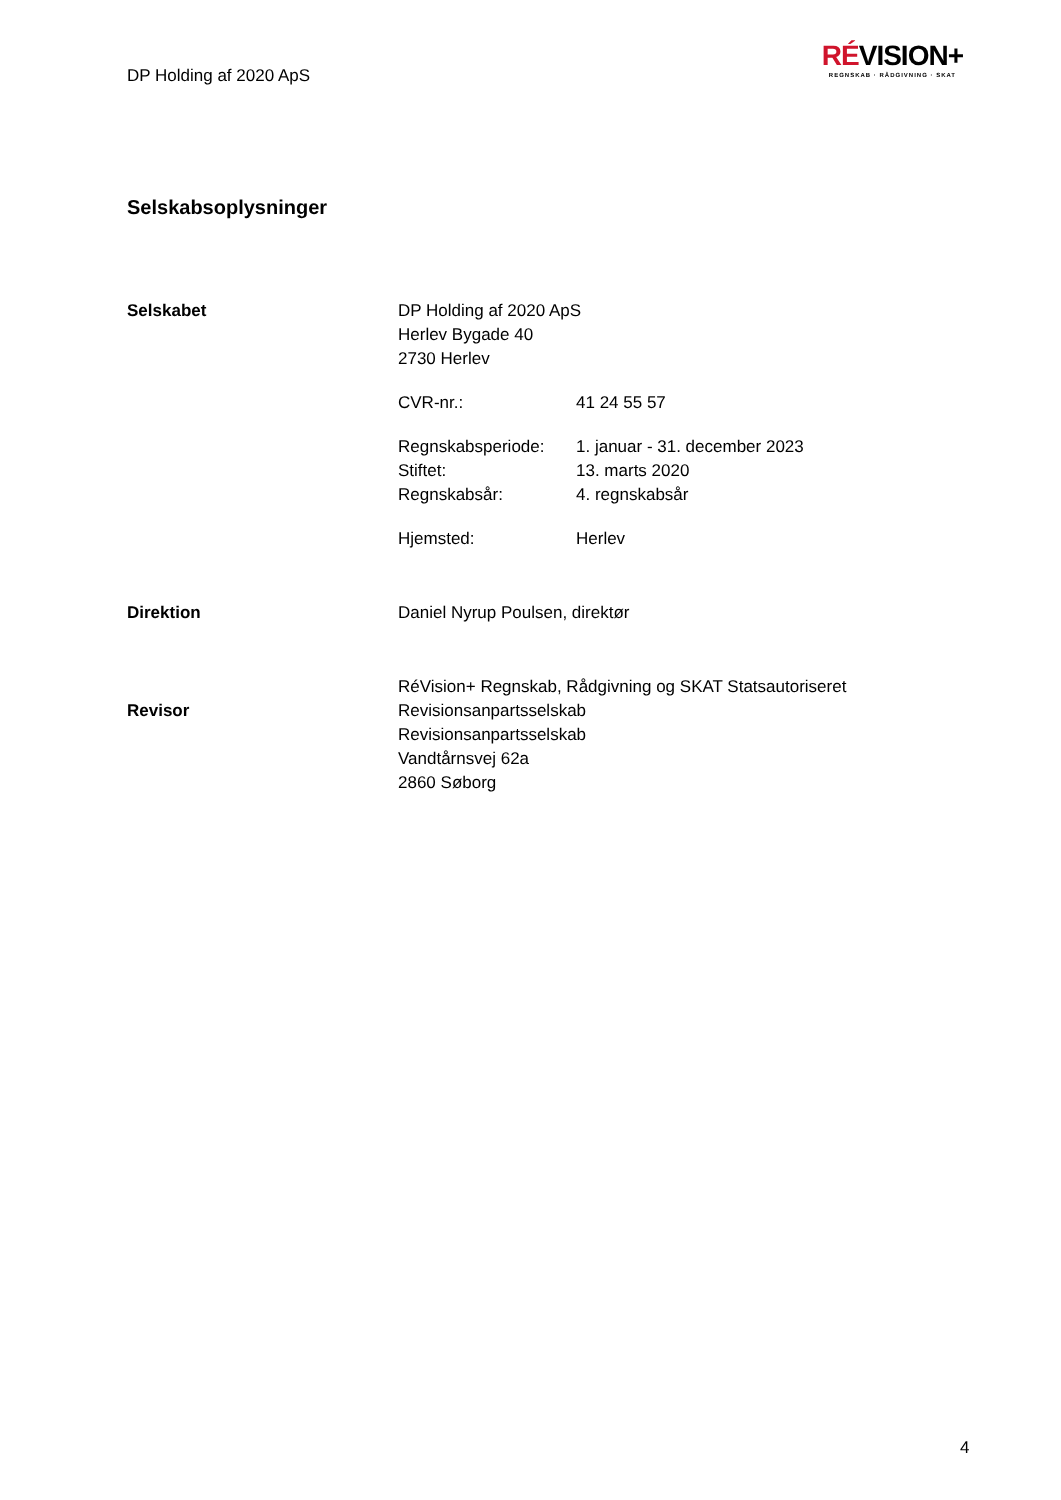DP Holding af 2020 ApS
RÉVISION+
REGNSKAB · RÅDGIVNING · SKAT
Selskabsoplysninger
| Selskabet | DP Holding af 2020 ApS Herlev Bygade 40 2730 Herlev | |
| | CVR-nr.: | 41 24 55 57 |
| | Regnskabsperiode: | 1. januar - 31. december 2023 |
| | Stiftet: | 13. marts 2020 |
| | Regnskabsår: | 4. regnskabsår |
| | Hjemsted: | Herlev |
| Direktion | Daniel Nyrup Poulsen, direktør | |
| Revisor | RéVision+ Regnskab, Rådgivning og SKAT Statsautoriseret Revisionsanpartsselskab Revisionsanpartsselskab Vandtårnsvej 62a 2860 Søborg | |
4